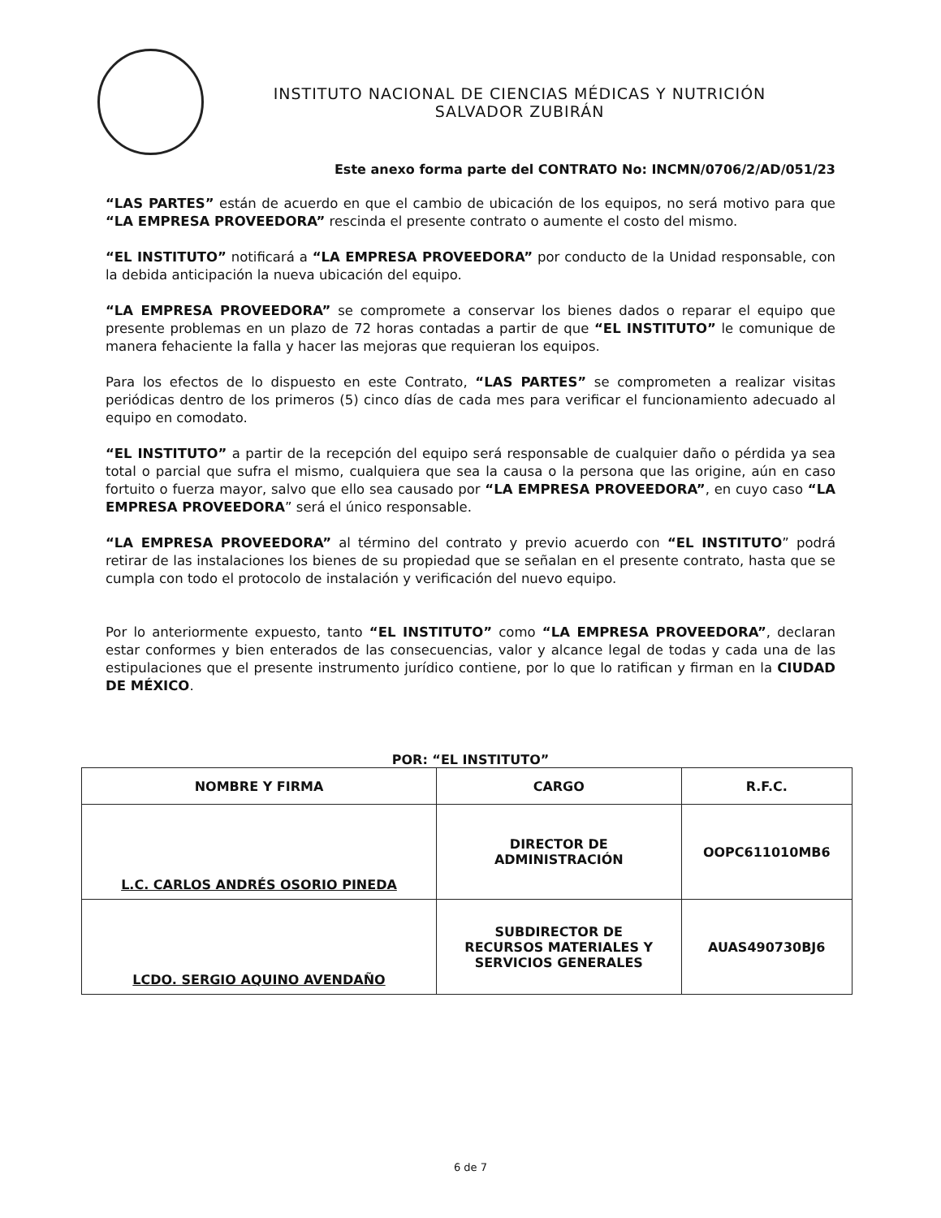INSTITUTO NACIONAL DE CIENCIAS MÉDICAS Y NUTRICIÓN
SALVADOR ZUBIRÁN
Este anexo forma parte del CONTRATO No: INCMN/0706/2/AD/051/23
“LAS PARTES” están de acuerdo en que el cambio de ubicación de los equipos, no será motivo para que “LA EMPRESA PROVEEDORA” rescinda el presente contrato o aumente el costo del mismo.
“EL INSTITUTO” notificará a “LA EMPRESA PROVEEDORA” por conducto de la Unidad responsable, con la debida anticipación la nueva ubicación del equipo.
“LA EMPRESA PROVEEDORA” se compromete a conservar los bienes dados o reparar el equipo que presente problemas en un plazo de 72 horas contadas a partir de que “EL INSTITUTO” le comunique de manera fehaciente la falla y hacer las mejoras que requieran los equipos.
Para los efectos de lo dispuesto en este Contrato, “LAS PARTES” se comprometen a realizar visitas periódicas dentro de los primeros (5) cinco días de cada mes para verificar el funcionamiento adecuado al equipo en comodato.
“EL INSTITUTO” a partir de la recepción del equipo será responsable de cualquier daño o pérdida ya sea total o parcial que sufra el mismo, cualquiera que sea la causa o la persona que las origine, aún en caso fortuito o fuerza mayor, salvo que ello sea causado por “LA EMPRESA PROVEEDORA”, en cuyo caso “LA EMPRESA PROVEEDORA” será el único responsable.
“LA EMPRESA PROVEEDORA” al término del contrato y previo acuerdo con “EL INSTITUTO” podrá retirar de las instalaciones los bienes de su propiedad que se señalan en el presente contrato, hasta que se cumpla con todo el protocolo de instalación y verificación del nuevo equipo.
Por lo anteriormente expuesto, tanto “EL INSTITUTO” como “LA EMPRESA PROVEEDORA”, declaran estar conformes y bien enterados de las consecuencias, valor y alcance legal de todas y cada una de las estipulaciones que el presente instrumento jurídico contiene, por lo que lo ratifican y firman en la CIUDAD DE MÉXICO.
POR: “EL INSTITUTO”
| NOMBRE Y FIRMA | CARGO | R.F.C. |
| --- | --- | --- |
| L.C. CARLOS ANDRÉS OSORIO PINEDA | DIRECTOR DE ADMINISTRACIÓN | OOPC611010MB6 |
| LCDO. SERGIO AQUINO AVENDAÑO | SUBDIRECTOR DE RECURSOS MATERIALES Y SERVICIOS GENERALES | AUAS490730BJ6 |
6 de 7